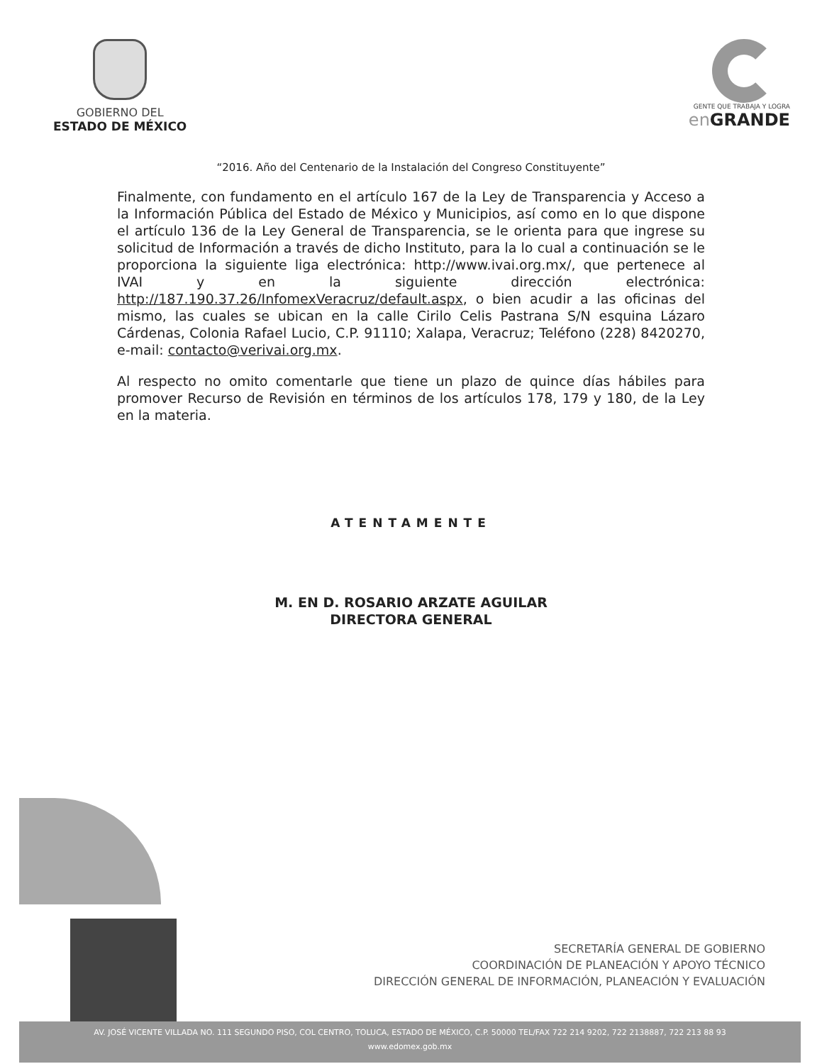GOBIERNO DEL
ESTADO DE MÉXICO
GENTE QUE TRABAJA Y LOGRA
en GRANDE
“2016. Año del Centenario de la Instalación del Congreso Constituyente”
Finalmente, con fundamento en el artículo 167 de la Ley de Transparencia y Acceso a la Información Pública del Estado de México y Municipios, así como en lo que dispone el artículo 136 de la Ley General de Transparencia, se le orienta para que ingrese su solicitud de Información a través de dicho Instituto, para la lo cual a continuación se le proporciona la siguiente liga electrónica: http://www.ivai.org.mx/, que pertenece al IVAI y en la siguiente dirección electrónica: http://187.190.37.26/InfomexVeracruz/default.aspx, o bien acudir a las oficinas del mismo, las cuales se ubican en la calle Cirilo Celis Pastrana S/N esquina Lázaro Cárdenas, Colonia Rafael Lucio, C.P. 91110; Xalapa, Veracruz; Teléfono (228) 8420270, e-mail: contacto@verivai.org.mx.
Al respecto no omito comentarle que tiene un plazo de quince días hábiles para promover Recurso de Revisión en términos de los artículos 178, 179 y 180, de la Ley en la materia.
ATENTAMENTE
M. EN D. ROSARIO ARZATE AGUILAR
DIRECTORA GENERAL
SECRETARÍA GENERAL DE GOBIERNO
COORDINACIÓN DE PLANEACIÓN Y APOYO TÉCNICO
DIRECCIÓN GENERAL DE INFORMACIÓN, PLANEACIÓN Y EVALUACIÓN
AV. JOSÉ VICENTE VILLADA NO. 111 SEGUNDO PISO, COL CENTRO, TOLUCA, ESTADO DE MÉXICO, C.P. 50000 TEL/FAX 722 214 9202, 722 2138887, 722 213 88 93
www.edomex.gob.mx